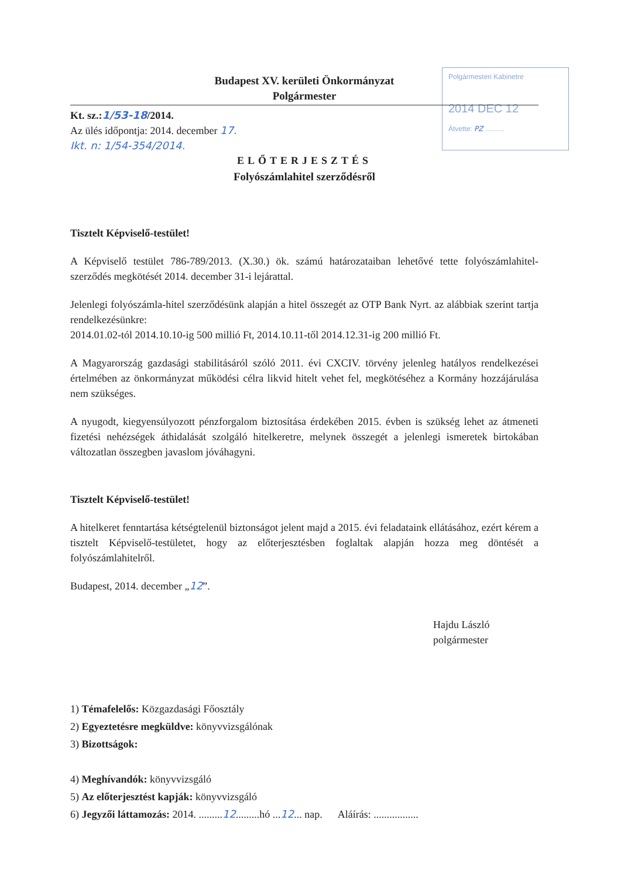Polgármesteri Kabinetre
2014 DEC 12
Átvette: PZ ..........
Budapest XV. kerületi Önkormányzat
Polgármester
Kt. sz.:1/53-18/2014.
Az ülés időpontja: 2014. december 17.
Ikt. n: 1/54-354/2014.
ELŐTERJESZTÉS
Folyószámlahitel szerződésről
Tisztelt Képviselő-testület!
A Képviselő testület 786-789/2013. (X.30.) ök. számú határozataiban lehetővé tette folyószámlahitel-szerződés megkötését 2014. december 31-i lejárattal.
Jelenlegi folyószámla-hitel szerződésünk alapján a hitel összegét az OTP Bank Nyrt. az alábbiak szerint tartja rendelkezésünkre:
2014.01.02-tól 2014.10.10-ig 500 millió Ft, 2014.10.11-től 2014.12.31-ig 200 millió Ft.
A Magyarország gazdasági stabilitásáról szóló 2011. évi CXCIV. törvény jelenleg hatályos rendelkezései értelmében az önkormányzat működési célra likvid hitelt vehet fel, megkötéséhez a Kormány hozzájárulása nem szükséges.
A nyugodt, kiegyensúlyozott pénzforgalom biztosítása érdekében 2015. évben is szükség lehet az átmeneti fizetési nehézségek áthidalását szolgáló hitelkeretre, melynek összegét a jelenlegi ismeretek birtokában változatlan összegben javaslom jóváhagyni.
Tisztelt Képviselő-testület!
A hitelkeret fenntartása kétségtelenül biztonságot jelent majd a 2015. évi feladataink ellátásához, ezért kérem a tisztelt Képviselő-testületet, hogy az előterjesztésben foglaltak alapján hozza meg döntését a folyószámlahitelről.
Budapest, 2014. december „12”.
Hajdu László
polgármester
1) Témafelelős: Közgazdasági Főosztály
2) Egyeztetésre megküldve: könyvvizsgálónak
3) Bizottságok:
4) Meghívandók: könyvvizsgáló
5) Az előterjesztést kapják: könyvvizsgáló
6) Jegyzői láttamozás: 2014. .........12.........hó ...12... nap. Aláírás: .................